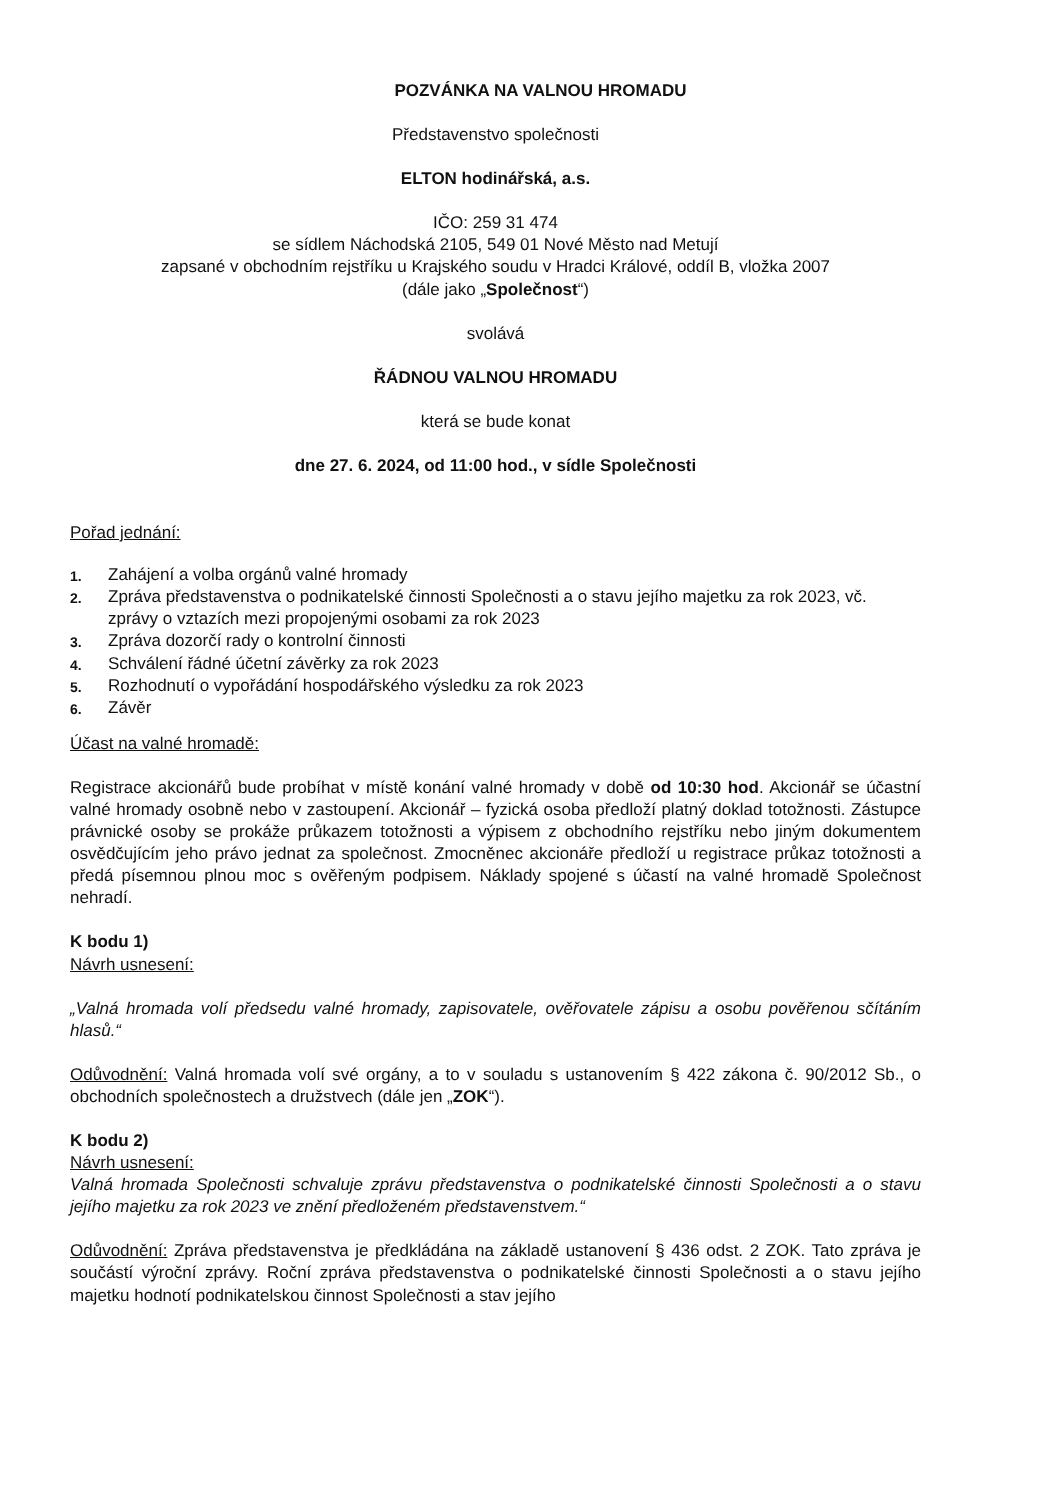POZVÁNKA NA VALNOU HROMADU
Představenstvo společnosti
ELTON hodinářská, a.s.
IČO: 259 31 474
se sídlem Náchodská 2105, 549 01 Nové Město nad Metují
zapsané v obchodním rejstříku u Krajského soudu v Hradci Králové, oddíl B, vložka 2007
(dále jako „Společnost“)
svolává
ŘÁDNOU VALNOU HROMADU
která se bude konat
dne 27. 6. 2024, od 11:00 hod., v sídle Společnosti
Pořad jednání:
1. Zahájení a volba orgánů valné hromady
2. Zpráva představenstva o podnikatelské činnosti Společnosti a o stavu jejího majetku za rok 2023, vč. zprávy o vztazích mezi propojenými osobami za rok 2023
3. Zpráva dozorčí rady o kontrolní činnosti
4. Schválení řádné účetní závěrky za rok 2023
5. Rozhodnutí o vypořádání hospodářského výsledku za rok 2023
6. Závěr
Účast na valné hromadě:
Registrace akcionářů bude probíhat v místě konání valné hromady v době od 10:30 hod. Akcionář se účastní valné hromady osobně nebo v zastoupení. Akcionář – fyzická osoba předloží platný doklad totožnosti. Zástupce právnické osoby se prokáže průkazem totožnosti a výpisem z obchodního rejstříku nebo jiným dokumentem osvědčujícím jeho právo jednat za společnost. Zmocněnec akcionáře předloží u registrace průkaz totožnosti a předá písemnou plnou moc s ověřeným podpisem. Náklady spojené s účastí na valné hromadě Společnost nehradí.
K bodu 1)
Návrh usnesení:
„Valná hromada volí předsedu valné hromady, zapisovatele, ověřovatele zápisu a osobu pověřenou sčítáním hlasů.“
Odůvodnění: Valná hromada volí své orgány, a to v souladu s ustanovením § 422 zákona č. 90/2012 Sb., o obchodních společnostech a družstvech (dále jen „ZOK“).
K bodu 2)
Návrh usnesení:
Valná hromada Společnosti schvaluje zprávu představenstva o podnikatelské činnosti Společnosti a o stavu jejího majetku za rok 2023 ve znění předloženém představenstvem.“
Odůvodnění: Zpráva představenstva je předkládána na základě ustanovení § 436 odst. 2 ZOK. Tato zpráva je součástí výroční zprávy. Roční zpráva představenstva o podnikatelské činnosti Společnosti a o stavu jejího majetku hodnotí podnikatelskou činnost Společnosti a stav jejího